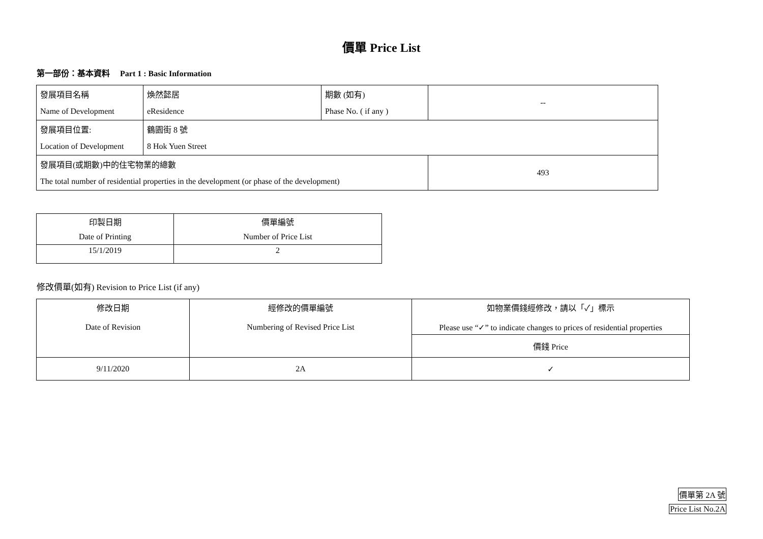價單 Price List
第一部份：基本資料 Part 1 : Basic Information
| 發展項目名稱 | 煥然懿居 | 期數 (如有) | -- |
| Name of Development | eResidence | Phase No. ( if any ) | |
| 發展項目位置: | 鶴園街 8 號 | | |
| Location of Development | 8 Hok Yuen Street | | |
| 發展項目(或期數)中的住宅物業的總數 | | | 493 |
| The total number of residential properties in the development (or phase of the development) | | | |
| 印製日期 | 價單編號 |
| Date of Printing | Number of Price List |
| 15/1/2019 | 2 |
修改價單(如有) Revision to Price List (if any)
| 修改日期 Date of Revision | 經修改的價單編號 Numbering of Revised Price List | 如物業價錢經修改，請以「✓」標示 Please use “✓” to indicate changes to prices of residential properties |
| | | 價錢 Price |
| 9/11/2020 | 2A | ✓ |
價單第 2A 號
Price List No.2A